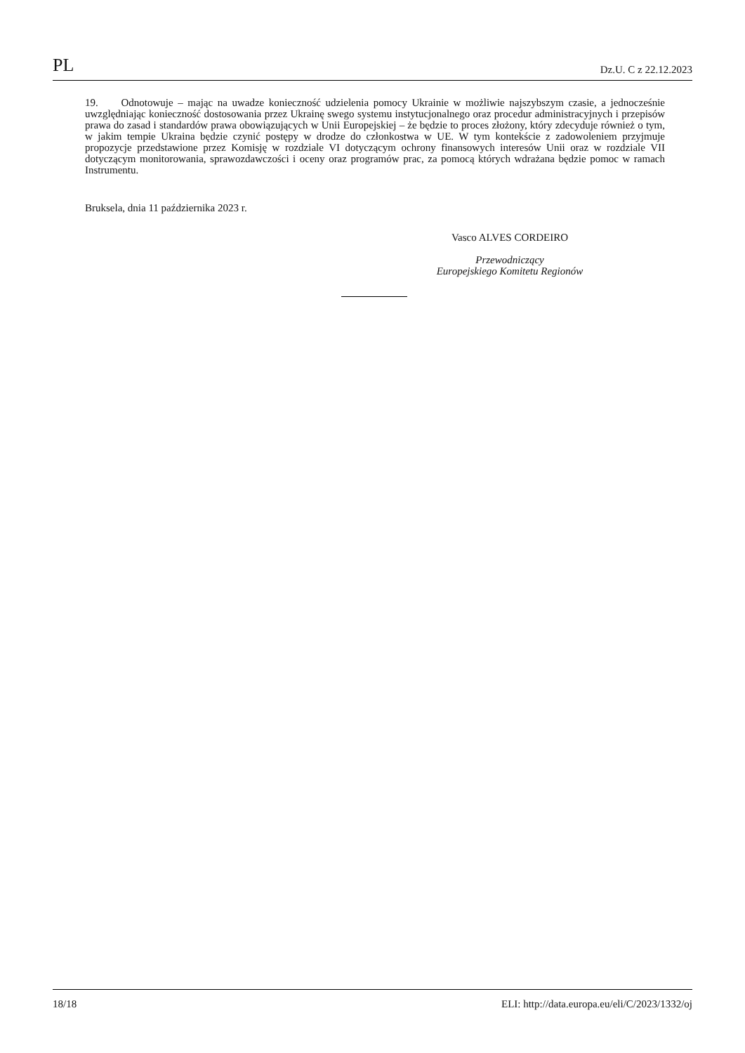PL Dz.U. C z 22.12.2023
19. Odnotowuje – mając na uwadze konieczność udzielenia pomocy Ukrainie w możliwie najszybszym czasie, a jednocześnie uwzględniając konieczność dostosowania przez Ukrainę swego systemu instytucjonalnego oraz procedur administracyjnych i przepisów prawa do zasad i standardów prawa obowiązujących w Unii Europejskiej – że będzie to proces złożony, który zdecyduje również o tym, w jakim tempie Ukraina będzie czynić postępy w drodze do członkostwa w UE. W tym kontekście z zadowoleniem przyjmuje propozycje przedstawione przez Komisję w rozdziale VI dotyczącym ochrony finansowych interesów Unii oraz w rozdziale VII dotyczącym monitorowania, sprawozdawczości i oceny oraz programów prac, za pomocą których wdrażana będzie pomoc w ramach Instrumentu.
Bruksela, dnia 11 października 2023 r.
Vasco ALVES CORDEIRO
Przewodniczący
Europejskiego Komitetu Regionów
18/18 ELI: http://data.europa.eu/eli/C/2023/1332/oj